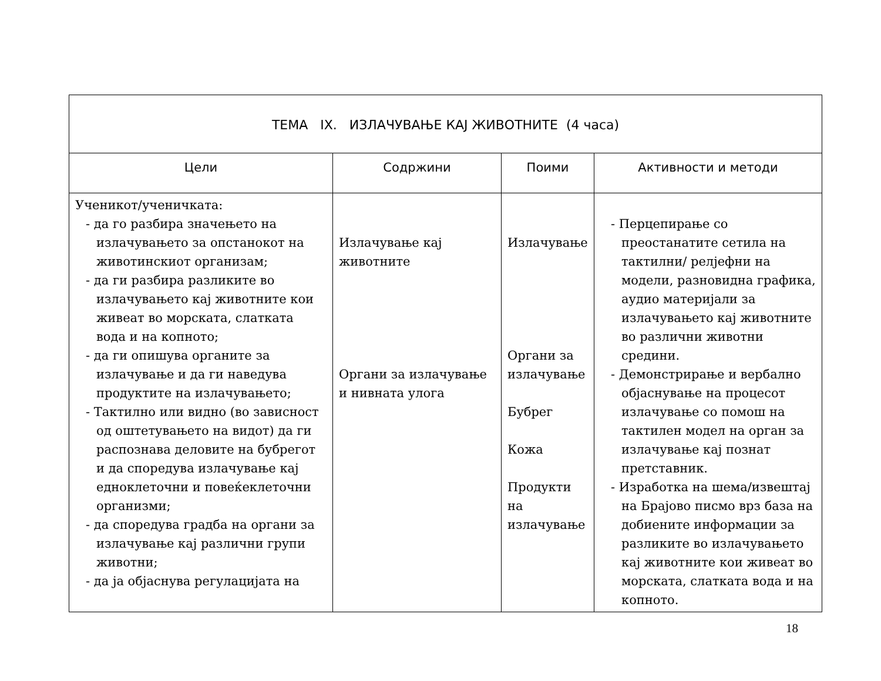| ТЕМА IX. ИЗЛАЧУВАЊЕ КАЈ ЖИВОТНИТЕ (4 часа) | | | |
| --- | --- | --- | --- |
| Цели | Содржини | Поими | Активности и методи |
| Ученикот/ученичката: - да го разбира значењето на излачувањето за опстанокот на животинскиот организам; - да ги разбира разликите во излачувањето кај животните кои живеат во морската, слатката вода и на копното; - да ги опишува органите за излачување и да ги наведува продуктите на излачувањето; - Тактилно или видно (во зависност од оштетувањето на видот) да ги распознава деловите на бубрегот и да споредува излачување кај едноклеточни и повеќеклеточни организми; - да споредува градба на органи за излачување кај различни групи животни; - да ја објаснува регулацијата на | Излачување кај животните Органи за излачување и нивната улога | Излачување Органи за излачување Бубрег Кожа Продукти на излачување | - Перцепирање со преостанатите сетила на тактилни/ релјефни на модели, разновидна графика, аудио материјали за излачувањето кај животните во различни животни средини. - Демонстрирање и вербално објаснување на процесот излачување со помош на тактилен модел на орган за излачување кај познат претставник. - Изработка на шема/извештај на Брајово писмо врз база на добиените информации за разликите во излачувањето кај животните кои живеат во морската, слатката вода и на копното. |
18